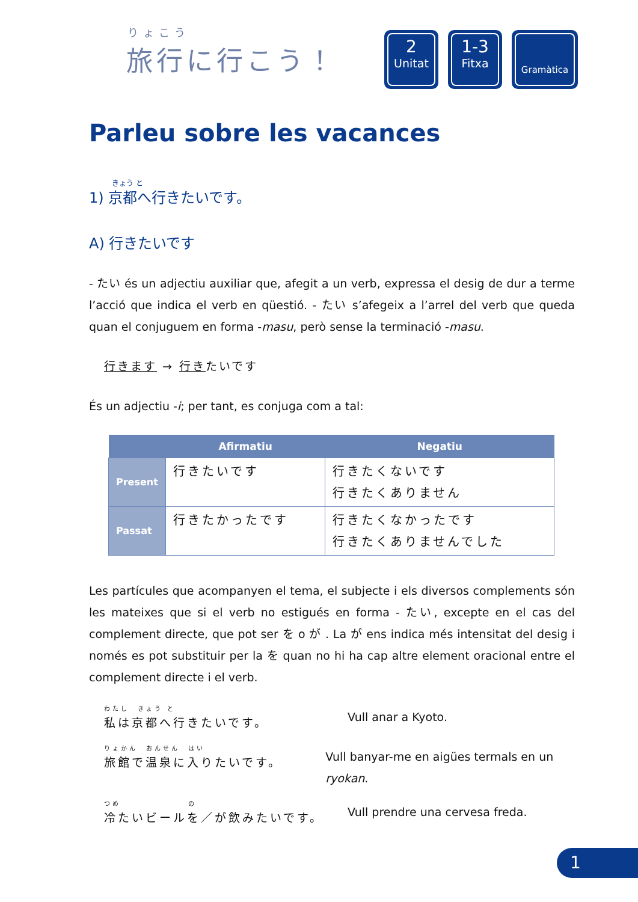りょこう
旅行に行こう！
2
Unitat
1-3
Fitxa
Gramàtica
Parleu sobre les vacances
きょう と
1) 京都へ行きたいです。
A) 行きたいです
- たい és un adjectiu auxiliar que, afegit a un verb, expressa el desig de dur a terme l’acció que indica el verb en qüestió. - たい s’afegeix a l’arrel del verb que queda quan el conjuguem en forma -masu, però sense la terminació -masu.
行きます → 行きたいです
És un adjectiu -i; per tant, es conjuga com a tal:
| | Afirmatiu | Negatiu |
| --- | --- | --- |
| Present | 行きたいです | 行きたくないです 行きたくありません |
| Passat | 行きたかったです | 行きたくなかったです 行きたくありませんでした |
Les partícules que acompanyen el tema, el subjecte i els diversos complements són les mateixes que si el verb no estigués en forma - たい, excepte en el cas del complement directe, que pot ser を o が . La が ens indica més intensitat del desig i només es pot substituir per la を quan no hi ha cap altre element oracional entre el complement directe i el verb.
わたし　きょう と
私は京都へ行きたいです。
Vull anar a Kyoto.
りょかん　おんせん　はい
旅館で温泉に入りたいです。
Vull banyar-me en aigües termals en un ryokan.
つめ　　　　　　　　の
冷たいビールを／が飲みたいです。
Vull prendre una cervesa freda.
1